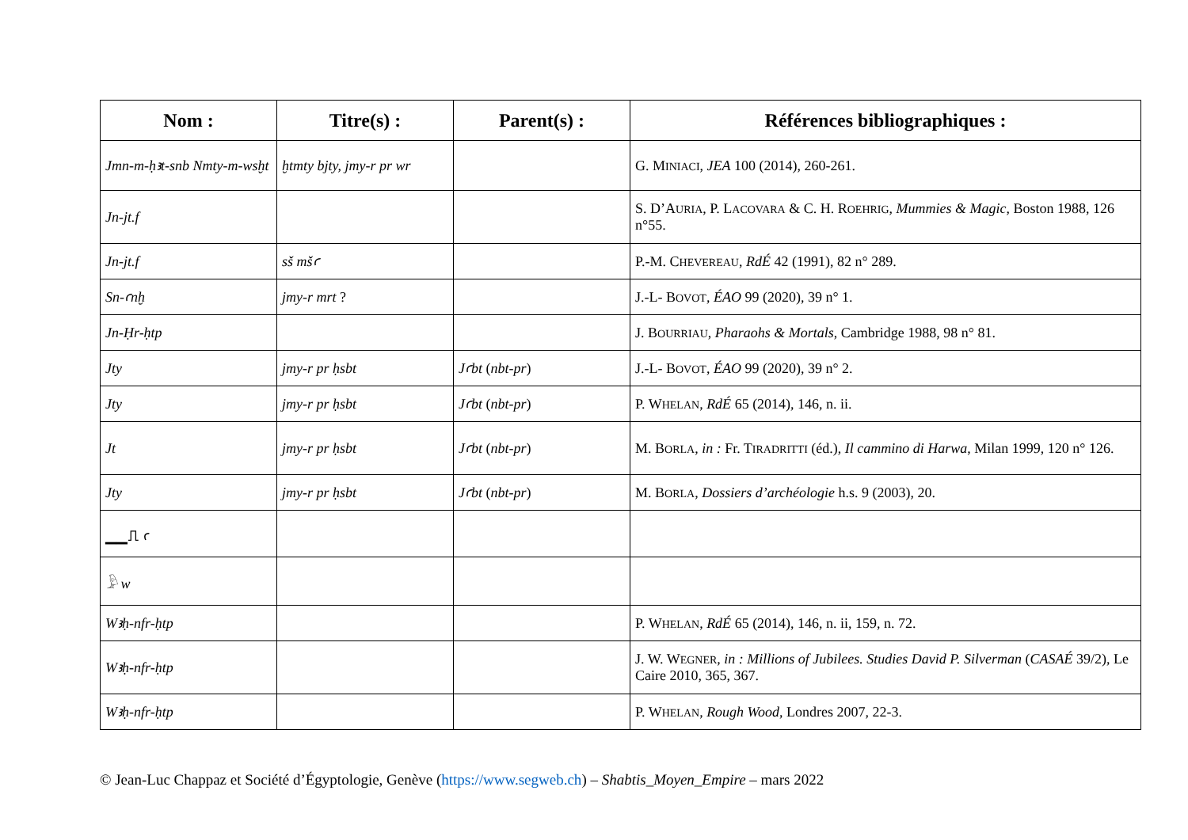| Nom : | Titre(s) : | Parent(s) : | Références bibliographiques : |
| --- | --- | --- | --- |
| Jmn-m-ḥꜣt-snb Nmty-m-wsḫt | ḫtmty bjty, jmy-r pr wr | | G. M INIACI , JEA 100 (2014), 260-261. |
| Jn-jt.f | | | S. D’A URIA , P. L ACOVARA & C. H. R OEHRIG , Mummies & Magic , Boston 1988, 126 n°55. |
| Jn-jt.f | sš mšꜥ | | P.-M. C HEVEREAU , RdÉ 42 (1991), 82 n° 289. |
| Sn-ꜥnḫ | jmy-r mrt ? | | J.-L- B OVOT , ÉAO 99 (2020), 39 n° 1. |
| Jn-Ḥr-ḥtp | | | J. B OURRIAU , Pharaohs & Mortals , Cambridge 1988, 98 n° 81. |
| Jty | jmy-r pr ḥsbt | Jꜥbt ( nbt-pr ) | J.-L- B OVOT , ÉAO 99 (2020), 39 n° 2. |
| Jty | jmy-r pr ḥsbt | Jꜥbt ( nbt-pr ) | P. W HELAN , RdÉ 65 (2014), 146, n. ii. |
| Jt | jmy-r pr ḥsbt | Jꜥbt ( nbt-pr ) | M. B ORLA , in : Fr. T IRADRITTI (éd.), Il cammino di Harwa , Milan 1999, 120 n° 126. |
| Jty | jmy-r pr ḥsbt | Jꜥbt ( nbt-pr ) | M. B ORLA , Dossiers d’archéologie h.s. 9 (2003), 20. |
| ▁▁⎍ ꜥ | | | |
| 𓅱 w | | | |
| Wꜣḥ-nfr-ḥtp | | | P. W HELAN , RdÉ 65 (2014), 146, n. ii, 159, n. 72. |
| Wꜣḥ-nfr-ḥtp | | | J. W. W EGNER , in : Millions of Jubilees. Studies David P. Silverman ( CASAÉ 39/2), Le Caire 2010, 365, 367. |
| Wꜣḥ-nfr-ḥtp | | | P. W HELAN , Rough Wood , Londres 2007, 22-3. |
© Jean-Luc Chappaz et Société d’Égyptologie, Genève (https://www.segweb.ch) – Shabtis_Moyen_Empire – mars 2022